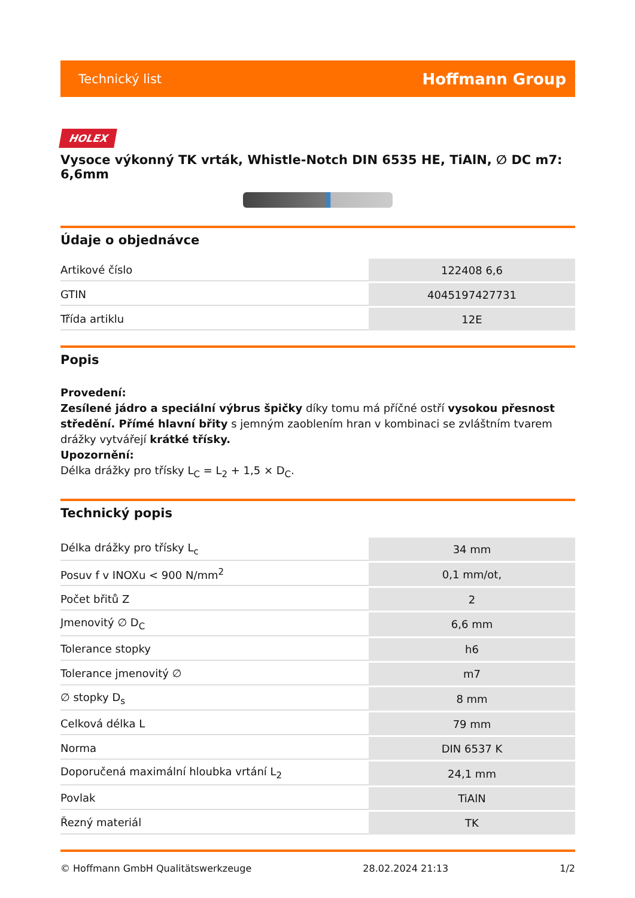Technický list Hoffmann Group
HOLEX
Vysoce výkonný TK vrták, Whistle-Notch DIN 6535 HE, TiAlN, ∅ DC m7: 6,6mm
Údaje o objednávce
| Artikové číslo | 122408 6,6 |
| GTIN | 4045197427731 |
| Třída artiklu | 12E |
Popis
Provedení:
Zesílené jádro a speciální výbrus špičky díky tomu má příčné ostří vysokou přesnost středění. Přímé hlavní břity s jemným zaoblením hran v kombinaci se zvláštním tvarem drážky vytvářejí krátké třísky.
Upozornění:
Délka drážky pro třísky L<sub>C</sub> = L<sub>2</sub> + 1,5 × D<sub>C</sub>.
Technický popis
| Délka drážky pro třísky L<sub>c</sub> | 34 mm |
| Posuv f v INOXu < 900 N/mm<sup>2</sup> | 0,1 mm/ot, |
| Počet břitů Z | 2 |
| Jmenovitý ∅ D<sub>C</sub> | 6,6 mm |
| Tolerance stopky | h6 |
| Tolerance jmenovitý ∅ | m7 |
| ∅ stopky D<sub>s</sub> | 8 mm |
| Celková délka L | 79 mm |
| Norma | DIN 6537 K |
| Doporučená maximální hloubka vrtání L<sub>2</sub> | 24,1 mm |
| Povlak | TiAlN |
| Řezný materiál | TK |
© Hoffmann GmbH Qualitätswerkzeuge 28.02.2024 21:13 1/2